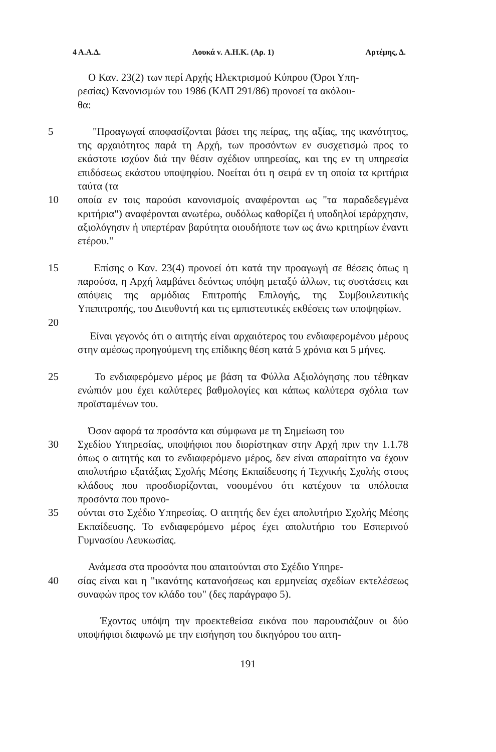4 Α.Α.Δ. Λουκά v. Α.Η.Κ. (Αρ. 1) Αρτέμης, Δ.
Ο Καν. 23(2) των περί Αρχής Ηλεκτρισμού Κύπρου (Όροι Υπη-
ρεσίας) Κανονισμών του 1986 (ΚΔΠ 291/86) προνοεί τα ακόλου-
θα:
5 "Προαγωγαί αποφασίζονται βάσει της πείρας, της αξίας, της ικανότητος, της αρχαιότητος παρά τη Αρχή, των προσόντων εν συσχετισμώ προς το εκάστοτε ισχύον διά την θέσιν σχέδιον υπηρεσίας, και της εν τη υπηρεσία επιδόσεως εκάστου υποψηφίου. Νοείται ότι η σειρά εν τη οποία τα κριτήρια ταύτα (τα
10 οποία εν τοις παρούσι κανονισμοίς αναφέρονται ως "τα παραδεδεγμένα κριτήρια") αναφέρονται ανωτέρω, ουδόλως καθορίζει ή υποδηλοί ιεράρχησιν, αξιολόγησιν ή υπερτέραν βαρύτητα οιουδήποτε των ως άνω κριτηρίων έναντι ετέρου."
15 Επίσης ο Καν. 23(4) προνοεί ότι κατά την προαγωγή σε θέσεις όπως η παρούσα, η Αρχή λαμβάνει δεόντως υπόψη μεταξύ άλλων, τις συστάσεις και απόψεις της αρμόδιας Επιτροπής Επιλογής, της Συμβουλευτικής Υπεπιτροπής, του Διευθυντή και τις εμπιστευτικές εκθέσεις των υποψηφίων.
20
Είναι γεγονός ότι ο αιτητής είναι αρχαιότερος του ενδιαφερομένου μέρους στην αμέσως προηγούμενη της επίδικης θέση κατά 5 χρόνια και 5 μήνες.
25 Το ενδιαφερόμενο μέρος με βάση τα Φύλλα Αξιολόγησης που τέθηκαν ενώπιόν μου έχει καλύτερες βαθμολογίες και κάπως καλύτερα σχόλια των προϊσταμένων του.
Όσον αφορά τα προσόντα και σύμφωνα με τη Σημείωση του
30 Σχεδίου Υπηρεσίας, υποψήφιοι που διορίστηκαν στην Αρχή πριν την 1.1.78 όπως ο αιτητής και το ενδιαφερόμενο μέρος, δεν είναι απαραίτητο να έχουν απολυτήριο εξατάξιας Σχολής Μέσης Εκπαίδευσης ή Τεχνικής Σχολής στους κλάδους που προσδιορίζονται, νοουμένου ότι κατέχουν τα υπόλοιπα προσόντα που προνο-
35 ούνται στο Σχέδιο Υπηρεσίας. Ο αιτητής δεν έχει απολυτήριο Σχολής Μέσης Εκπαίδευσης. Το ενδιαφερόμενο μέρος έχει απολυτήριο του Εσπερινού Γυμνασίου Λευκωσίας.
Ανάμεσα στα προσόντα που απαιτούνται στο Σχέδιο Υπηρε-
40 σίας είναι και η "ικανότης κατανοήσεως και ερμηνείας σχεδίων εκτελέσεως συναφών προς τον κλάδο του" (δες παράγραφο 5).
Έχοντας υπόψη την προεκτεθείσα εικόνα που παρουσιάζουν οι δύο υποψήφιοι διαφωνώ με την εισήγηση του δικηγόρου του αιτη-
191